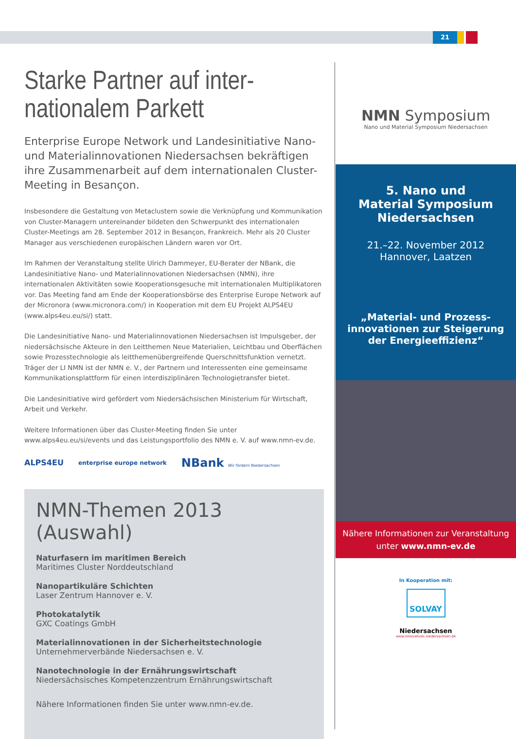21
Starke Partner auf inter-
nationalem Parkett
Enterprise Europe Network und Landesinitiative Nano- und Materialinnovationen Niedersachsen bekräftigen ihre Zusammenarbeit auf dem internationalen Cluster-Meeting in Besançon.
Insbesondere die Gestaltung von Metaclustern sowie die Verknüpfung und Kommunikation von Cluster-Managern untereinander bildeten den Schwerpunkt des internationalen Cluster-Meetings am 28. September 2012 in Besançon, Frankreich. Mehr als 20 Cluster Manager aus verschiedenen europäischen Ländern waren vor Ort.
Im Rahmen der Veranstaltung stellte Ulrich Dammeyer, EU-Berater der NBank, die Landesinitiative Nano- und Materialinnovationen Niedersachsen (NMN), ihre internationalen Aktivitäten sowie Kooperationsgesuche mit internationalen Multiplikatoren vor. Das Meeting fand am Ende der Kooperationsbörse des Enterprise Europe Network auf der Micronora (www.micronora.com/) in Kooperation mit dem EU Projekt ALPS4EU (www.alps4eu.eu/si/) statt.
Die Landesinitiative Nano- und Materialinnovationen Niedersachsen ist Impulsgeber, der niedersächsische Akteure in den Leitthemen Neue Materialien, Leichtbau und Oberflächen sowie Prozesstechnologie als leitthemenübergreifende Querschnittsfunktion vernetzt. Träger der LI NMN ist der NMN e. V., der Partnern und Interessenten eine gemeinsame Kommunikationsplattform für einen interdisziplinären Technologietransfer bietet.
Die Landesinitiative wird gefördert vom Niedersächsischen Ministerium für Wirtschaft, Arbeit und Verkehr.
Weitere Informationen über das Cluster-Meeting finden Sie unter www.alps4eu.eu/si/events und das Leistungsportfolio des NMN e. V. auf www.nmn-ev.de.
ALPS4EU enterprise europe network NBank Wir fördern Niedersachsen
NMN-Themen 2013 (Auswahl)
Naturfasern im maritimen Bereich
Maritimes Cluster Norddeutschland
Nanopartikuläre Schichten
Laser Zentrum Hannover e. V.
Photokatalytik
GXC Coatings GmbH
Materialinnovationen in der Sicherheitstechnologie
Unternehmerverbände Niedersachsen e. V.
Nanotechnologie in der Ernährungswirtschaft
Niedersächsisches Kompetenzzentrum Ernährungswirtschaft
Nähere Informationen finden Sie unter www.nmn-ev.de.
NMN Symposium
Nano und Material Symposium Niedersachsen
5. Nano und
Material Symposium
Niedersachsen
21.–22. November 2012
Hannover, Laatzen
„Material- und Prozess-
innovationen zur Steigerung der Energieeffizienz“
Nähere Informationen zur Veranstaltung
unter www.nmn-ev.de
In Kooperation mit:
SOLVAY
Niedersachsen
www.innovatives.niedersachsen.de